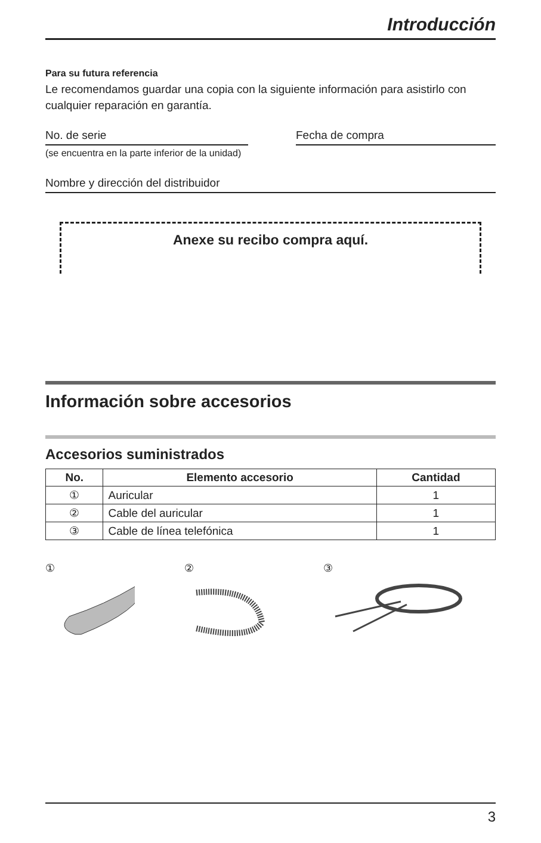Introducción
Para su futura referencia
Le recomendamos guardar una copia con la siguiente información para asistirlo con cualquier reparación en garantía.
No. de serie
(se encuentra en la parte inferior de la unidad)
Fecha de compra
Nombre y dirección del distribuidor
Anexe su recibo compra aquí.
Información sobre accesorios
Accesorios suministrados
| No. | Elemento accesorio | Cantidad |
| --- | --- | --- |
| ① | Auricular | 1 |
| ② | Cable del auricular | 1 |
| ③ | Cable de línea telefónica | 1 |
①
②
③
3